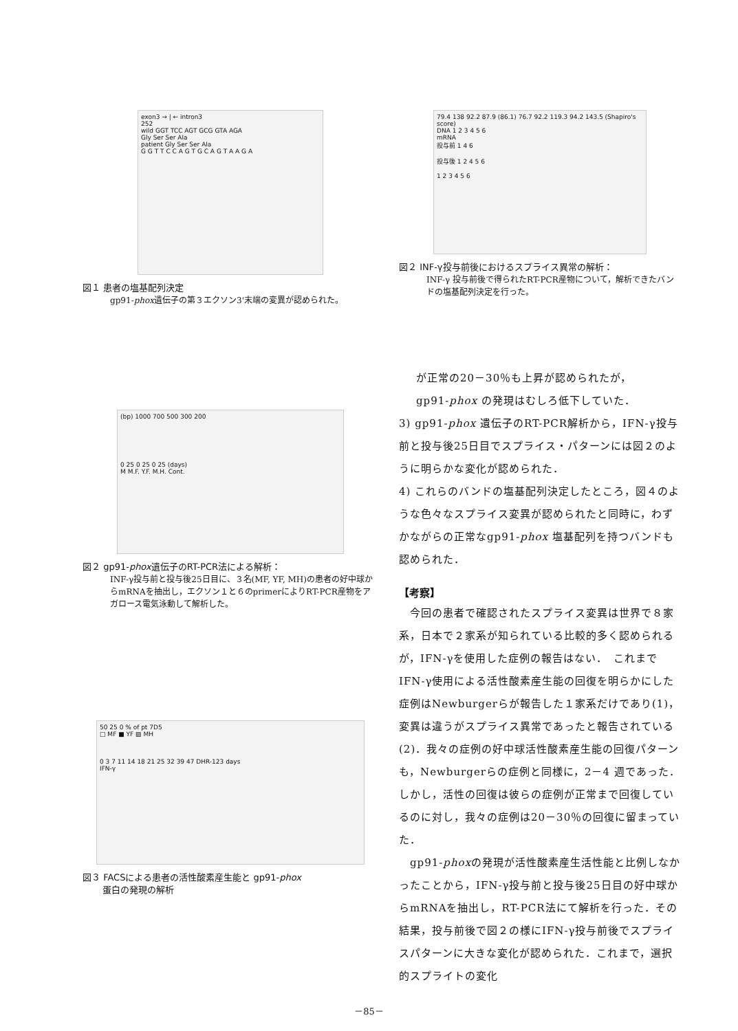exon3 → | ← intron3
252
wild GGT TCC AGT GCG GTA AGA
Gly Ser Ser Ala
patient Gly Ser Ser Ala
G G T T C C A G T G C A G T A A G A
図１ 患者の塩基配列決定
gp91-phox遺伝子の第３エクソン3'末端の変異が認められた。
(bp) 1000 700 500 300 200
0 25 0 25 0 25 (days)
M M.F. Y.F. M.H. Cont.
図２ gp91-phox遺伝子のRT-PCR法による解析：
INF-γ投与前と投与後25日目に、３名(MF, YF, MH)の患者の好中球からmRNAを抽出し，エクソン１と６のprimerによりRT-PCR産物をアガロース電気泳動して解析した。
50 25 0 % of pt 7D5
□ MF ■ YF ▨ MH
0 3 7 11 14 18 21 25 32 39 47 DHR-123 days
IFN-γ
図３ FACSによる患者の活性酸素産生能と gp91-phox
蛋白の発現の解析
79.4 138 92.2 87.9 (86.1) 76.7 92.2 119.3 94.2 143.5 (Shapiro's score)
DNA 1 2 3 4 5 6
mRNA
投与前 1 4 6
投与後 1 2 4 5 6
1 2 3 4 5 6
図２ INF-γ投与前後におけるスプライス異常の解析：
INF-γ 投与前後で得られたRT-PCR産物について，解析できたバンドの塩基配列決定を行った。
が正常の20－30％も上昇が認められたが，
gp91-phox の発現はむしろ低下していた．
3) gp91-phox 遺伝子のRT-PCR解析から，IFN-γ投与前と投与後25日目でスプライス・パターンには図２のように明らかな変化が認められた．
4) これらのバンドの塩基配列決定したところ，図４のような色々なスプライス変異が認められたと同時に，わずかながらの正常なgp91-phox 塩基配列を持つバンドも認められた．
【考察】
　今回の患者で確認されたスプライス変異は世界で８家系，日本で２家系が知られている比較的多く認められるが，IFN-γを使用した症例の報告はない．　これまでIFN-γ使用による活性酸素産生能の回復を明らかにした症例はNewburgerらが報告した１家系だけであり(1)，変異は違うがスプライス異常であったと報告されている(2)．我々の症例の好中球活性酸素産生能の回復パターンも，Newburgerらの症例と同様に，2－4 週であった．しかし，活性の回復は彼らの症例が正常まで回復しているのに対し，我々の症例は20－30％の回復に留まっていた．
　gp91-phoxの発現が活性酸素産生活性能と比例しなかったことから，IFN-γ投与前と投与後25日目の好中球からmRNAを抽出し，RT-PCR法にて解析を行った．その結果，投与前後で図２の様にIFN-γ投与前後でスプライスパターンに大きな変化が認められた．これまで，選択的スプライトの変化
－85－